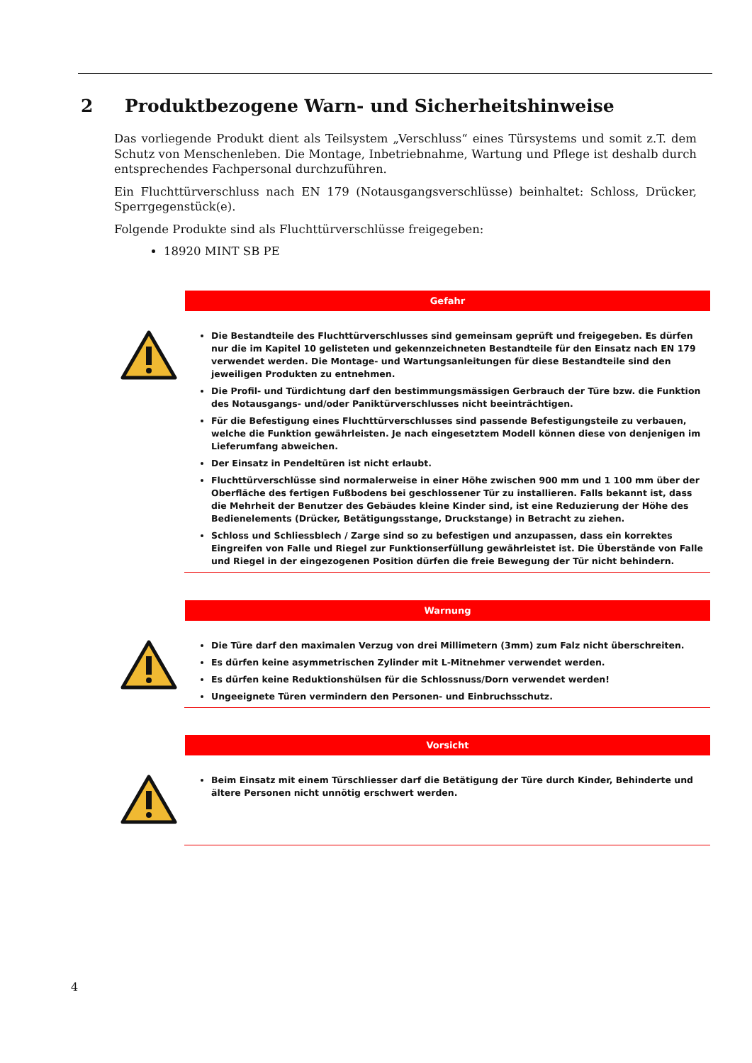2 Produktbezogene Warn- und Sicherheitshinweise
Das vorliegende Produkt dient als Teilsystem „Verschluss“ eines Türsystems und somit z.T. dem Schutz von Menschenleben. Die Montage, Inbetriebnahme, Wartung und Pflege ist deshalb durch entsprechendes Fachpersonal durchzuführen.
Ein Fluchttürverschluss nach EN 179 (Notausgangsverschlüsse) beinhaltet: Schloss, Drücker, Sperrgegenstück(e).
Folgende Produkte sind als Fluchttürverschlüsse freigegeben:
18920 MINT SB PE
Gefahr
Die Bestandteile des Fluchttürverschlusses sind gemeinsam geprüft und freigegeben. Es dürfen nur die im Kapitel 10 gelisteten und gekennzeichneten Bestandteile für den Einsatz nach EN 179 verwendet werden. Die Montage- und Wartungsanleitungen für diese Bestandteile sind den jeweiligen Produkten zu entnehmen.
Die Profil- und Türdichtung darf den bestimmungsmässigen Gerbrauch der Türe bzw. die Funktion des Notausgangs- und/oder Paniktürverschlusses nicht beeinträchtigen.
Für die Befestigung eines Fluchttürverschlusses sind passende Befestigungsteile zu verbauen, welche die Funktion gewährleisten. Je nach eingesetztem Modell können diese von denjenigen im Lieferumfang abweichen.
Der Einsatz in Pendeltüren ist nicht erlaubt.
Fluchttürverschlüsse sind normalerweise in einer Höhe zwischen 900 mm und 1 100 mm über der Oberfläche des fertigen Fußbodens bei geschlossener Tür zu installieren. Falls bekannt ist, dass die Mehrheit der Benutzer des Gebäudes kleine Kinder sind, ist eine Reduzierung der Höhe des Bedienelements (Drücker, Betätigungsstange, Druckstange) in Betracht zu ziehen.
Schloss und Schliessblech / Zarge sind so zu befestigen und anzupassen, dass ein korrektes Eingreifen von Falle und Riegel zur Funktionserfüllung gewährleistet ist. Die Überstände von Falle und Riegel in der eingezogenen Position dürfen die freie Bewegung der Tür nicht behindern.
Warnung
Die Türe darf den maximalen Verzug von drei Millimetern (3mm) zum Falz nicht überschreiten.
Es dürfen keine asymmetrischen Zylinder mit L-Mitnehmer verwendet werden.
Es dürfen keine Reduktionshülsen für die Schlossnuss/Dorn verwendet werden!
Ungeeignete Türen vermindern den Personen- und Einbruchsschutz.
Vorsicht
Beim Einsatz mit einem Türschliesser darf die Betätigung der Türe durch Kinder, Behinderte und ältere Personen nicht unnötig erschwert werden.
4